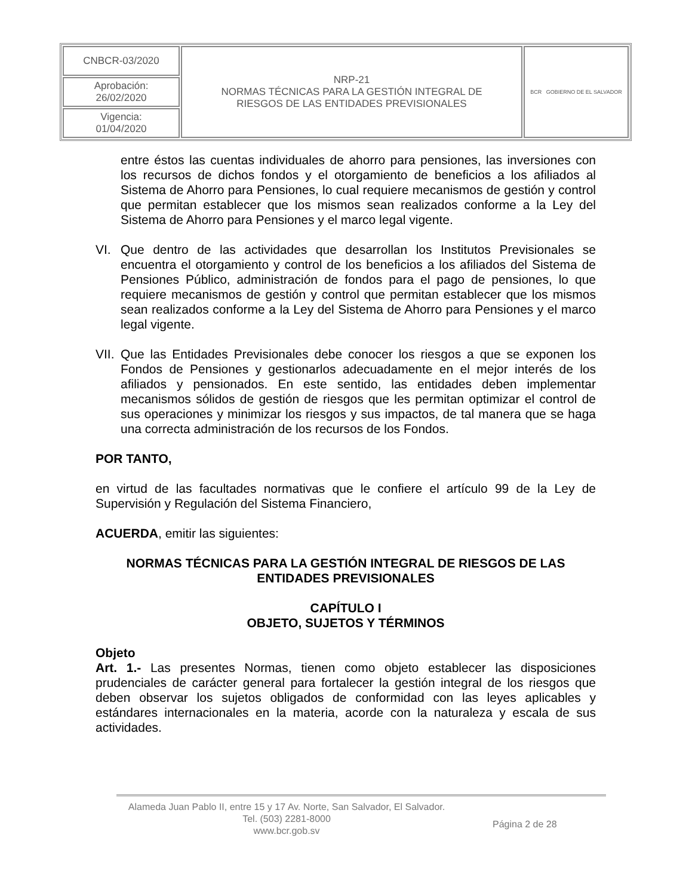| CNBCR-03/2020 | NRP-21 NORMAS TÉCNICAS PARA LA GESTIÓN INTEGRAL DE RIESGOS DE LAS ENTIDADES PREVISIONALES | BCR GOBIERNO DE EL SALVADOR |
| Aprobación: 26/02/2020 | | |
| Vigencia: 01/04/2020 | | |
entre éstos las cuentas individuales de ahorro para pensiones, las inversiones con los recursos de dichos fondos y el otorgamiento de beneficios a los afiliados al Sistema de Ahorro para Pensiones, lo cual requiere mecanismos de gestión y control que permitan establecer que los mismos sean realizados conforme a la Ley del Sistema de Ahorro para Pensiones y el marco legal vigente.
VI. Que dentro de las actividades que desarrollan los Institutos Previsionales se encuentra el otorgamiento y control de los beneficios a los afiliados del Sistema de Pensiones Público, administración de fondos para el pago de pensiones, lo que requiere mecanismos de gestión y control que permitan establecer que los mismos sean realizados conforme a la Ley del Sistema de Ahorro para Pensiones y el marco legal vigente.
VII.
Que las Entidades Previsionales debe conocer los riesgos a que se exponen los Fondos de Pensiones y gestionarlos adecuadamente en el mejor interés de los afiliados y pensionados. En este sentido, las entidades deben implementar mecanismos sólidos de gestión de riesgos que les permitan optimizar el control de sus operaciones y minimizar los riesgos y sus impactos, de tal manera que se haga una correcta administración de los recursos de los Fondos.
POR TANTO,
en virtud de las facultades normativas que le confiere el artículo 99 de la Ley de Supervisión y Regulación del Sistema Financiero,
ACUERDA, emitir las siguientes:
NORMAS TÉCNICAS PARA LA GESTIÓN INTEGRAL DE RIESGOS DE LAS ENTIDADES PREVISIONALES
CAPÍTULO I
OBJETO, SUJETOS Y TÉRMINOS
Objeto
Art. 1.- Las presentes Normas, tienen como objeto establecer las disposiciones prudenciales de carácter general para fortalecer la gestión integral de los riesgos que deben observar los sujetos obligados de conformidad con las leyes aplicables y estándares internacionales en la materia, acorde con la naturaleza y escala de sus actividades.
Alameda Juan Pablo II, entre 15 y 17 Av. Norte, San Salvador, El Salvador.
Tel. (503) 2281-8000
www.bcr.gob.sv
Página 2 de 28